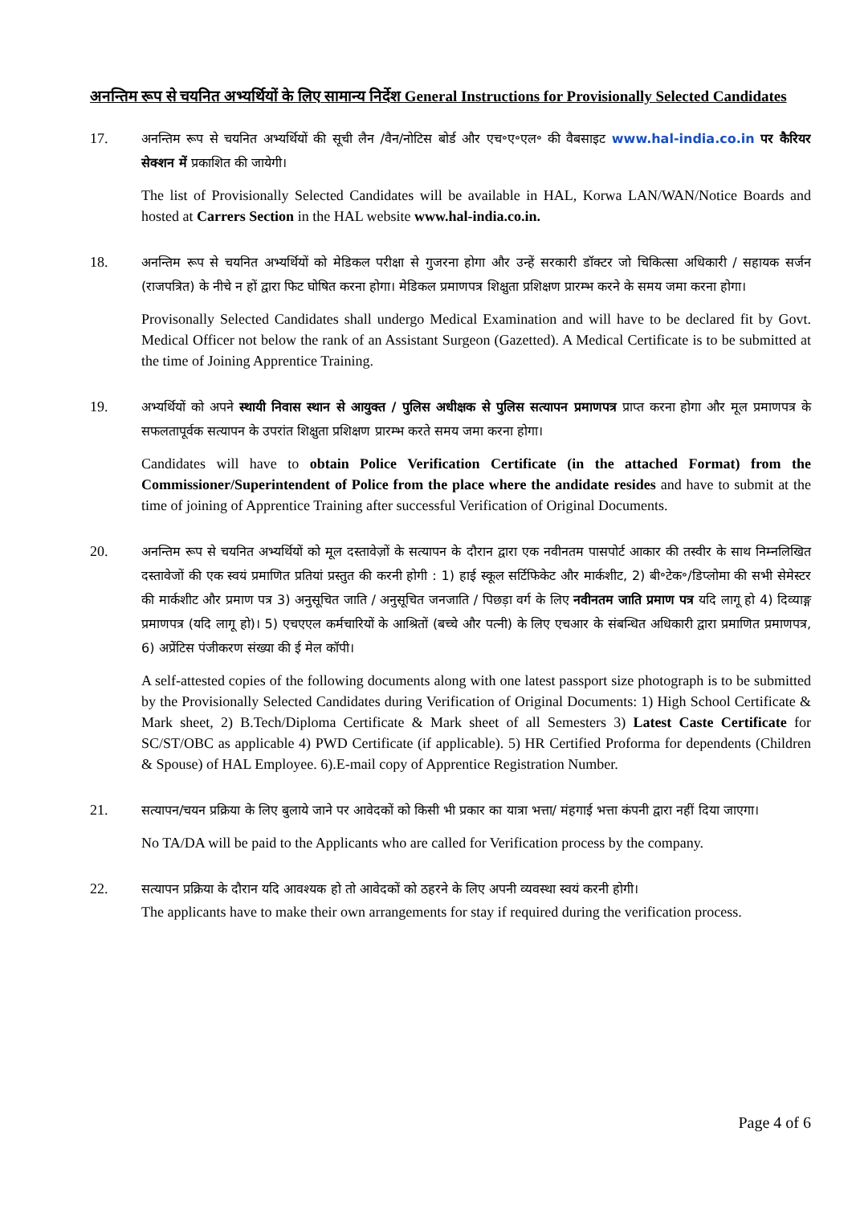अनन्तिम रूप से चयनित अभ्यर्थियों के लिए सामान्य निर्देश General Instructions for Provisionally Selected Candidates
17.
अनन्तिम रूप से चयनित अभ्यर्थियों की सूची लैन /वैन/नोटिस बोर्ड और एच॰ए॰एल॰ की वैबसाइट www.hal-india.co.in पर कैरियर सेक्शन में प्रकाशित की जायेगी।
The list of Provisionally Selected Candidates will be available in HAL, Korwa LAN/WAN/Notice Boards and hosted at Carrers Section in the HAL website www.hal-india.co.in.
18.
अनन्तिम रूप से चयनित अभ्यर्थियों को मेडिकल परीक्षा से गुजरना होगा और उन्हें सरकारी डॉक्टर जो चिकित्सा अधिकारी / सहायक सर्जन (राजपत्रित) के नीचे न हों द्वारा फिट घोषित करना होगा। मेडिकल प्रमाणपत्र शिक्षुता प्रशिक्षण प्रारम्भ करने के समय जमा करना होगा।
Provisonally Selected Candidates shall undergo Medical Examination and will have to be declared fit by Govt. Medical Officer not below the rank of an Assistant Surgeon (Gazetted). A Medical Certificate is to be submitted at the time of Joining Apprentice Training.
19.
अभ्यर्थियों को अपने स्थायी निवास स्थान से आयुक्त / पुलिस अधीक्षक से पुलिस सत्यापन प्रमाणपत्र प्राप्त करना होगा और मूल प्रमाणपत्र के सफलतापूर्वक सत्यापन के उपरांत शिक्षुता प्रशिक्षण प्रारम्भ करते समय जमा करना होगा।
Candidates will have to obtain Police Verification Certificate (in the attached Format) from the Commissioner/Superintendent of Police from the place where the andidate resides and have to submit at the time of joining of Apprentice Training after successful Verification of Original Documents.
20.
अनन्तिम रूप से चयनित अभ्यर्थियों को मूल दस्तावेज़ों के सत्यापन के दौरान द्वारा एक नवीनतम पासपोर्ट आकार की तस्वीर के साथ निम्नलिखित दस्तावेजों की एक स्वयं प्रमाणित प्रतियां प्रस्तुत की करनी होगी : 1) हाई स्कूल सर्टिफिकेट और मार्कशीट, 2) बी॰टेक॰/डिप्लोमा की सभी सेमेस्टर की मार्कशीट और प्रमाण पत्र 3) अनुसूचित जाति / अनुसूचित जनजाति / पिछड़ा वर्ग के लिए नवीनतम जाति प्रमाण पत्र यदि लागू हो 4) दिव्याङ्ग प्रमाणपत्र (यदि लागू हो)। 5) एचएएल कर्मचारियों के आश्रितों (बच्चे और पत्नी) के लिए एचआर के संबन्धित अधिकारी द्वारा प्रमाणित प्रमाणपत्र, 6) अप्रेंटिस पंजीकरण संख्या की ई मेल कॉपी।
A self-attested copies of the following documents along with one latest passport size photograph is to be submitted by the Provisionally Selected Candidates during Verification of Original Documents: 1) High School Certificate & Mark sheet, 2) B.Tech/Diploma Certificate & Mark sheet of all Semesters 3) Latest Caste Certificate for SC/ST/OBC as applicable 4) PWD Certificate (if applicable). 5) HR Certified Proforma for dependents (Children & Spouse) of HAL Employee. 6).E-mail copy of Apprentice Registration Number.
21.
सत्यापन/चयन प्रक्रिया के लिए बुलाये जाने पर आवेदकों को किसी भी प्रकार का यात्रा भत्ता/ मंहगाई भत्ता कंपनी द्वारा नहीं दिया जाएगा।
No TA/DA will be paid to the Applicants who are called for Verification process by the company.
22.
सत्यापन प्रक्रिया के दौरान यदि आवश्यक हो तो आवेदकों को ठहरने के लिए अपनी व्यवस्था स्वयं करनी होगी।
The applicants have to make their own arrangements for stay if required during the verification process.
Page 4 of 6